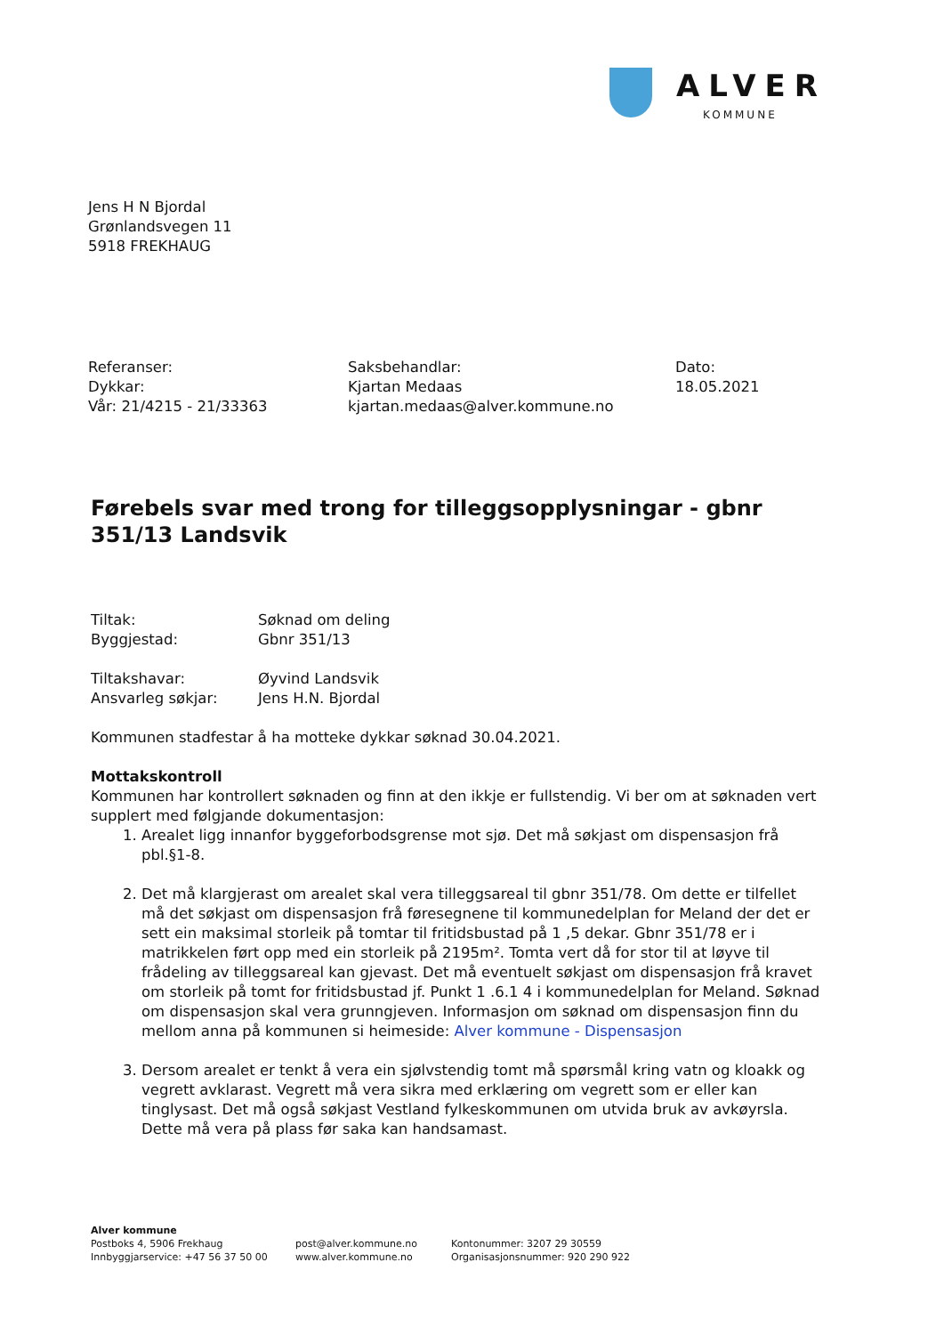ALVER
KOMMUNE
Jens H N Bjordal
Grønlandsvegen 11
5918 FREKHAUG
Referanser:
Dykkar:
Vår: 21/4215 - 21/33363
Saksbehandlar:
Kjartan Medaas
kjartan.medaas@alver.kommune.no
Dato:
18.05.2021
Førebels svar med trong for tilleggsopplysningar - gbnr 351/13 Landsvik
Tiltak:
Søknad om deling
Byggjestad:
Gbnr 351/13
Tiltakshavar:
Øyvind Landsvik
Ansvarleg søkjar:
Jens H.N. Bjordal
Kommunen stadfestar å ha motteke dykkar søknad 30.04.2021.
Mottakskontroll
Kommunen har kontrollert søknaden og finn at den ikkje er fullstendig. Vi ber om at søknaden vert supplert med følgjande dokumentasjon:
1. Arealet ligg innanfor byggeforbodsgrense mot sjø. Det må søkjast om dispensasjon frå pbl.§1-8.
2. Det må klargjerast om arealet skal vera tilleggsareal til gbnr 351/78. Om dette er tilfellet må det søkjast om dispensasjon frå føresegnene til kommunedelplan for Meland der det er sett ein maksimal storleik på tomtar til fritidsbustad på 1 ,5 dekar. Gbnr 351/78 er i matrikkelen ført opp med ein storleik på 2195m². Tomta vert då for stor til at løyve til frådeling av tilleggsareal kan gjevast. Det må eventuelt søkjast om dispensasjon frå kravet om storleik på tomt for fritidsbustad jf. Punkt 1 .6.1 4 i kommunedelplan for Meland. Søknad om dispensasjon skal vera grunngjeven. Informasjon om søknad om dispensasjon finn du mellom anna på kommunen si heimeside: Alver kommune - Dispensasjon
3. Dersom arealet er tenkt å vera ein sjølvstendig tomt må spørsmål kring vatn og kloakk og vegrett avklarast. Vegrett må vera sikra med erklæring om vegrett som er eller kan tinglysast. Det må også søkjast Vestland fylkeskommunen om utvida bruk av avkøyrsla. Dette må vera på plass før saka kan handsamast.
Alver kommune
Postboks 4, 5906 Frekhaug
Innbyggjarservice: +47 56 37 50 00
post@alver.kommune.no
www.alver.kommune.no
Kontonummer: 3207 29 30559
Organisasjonsnummer: 920 290 922